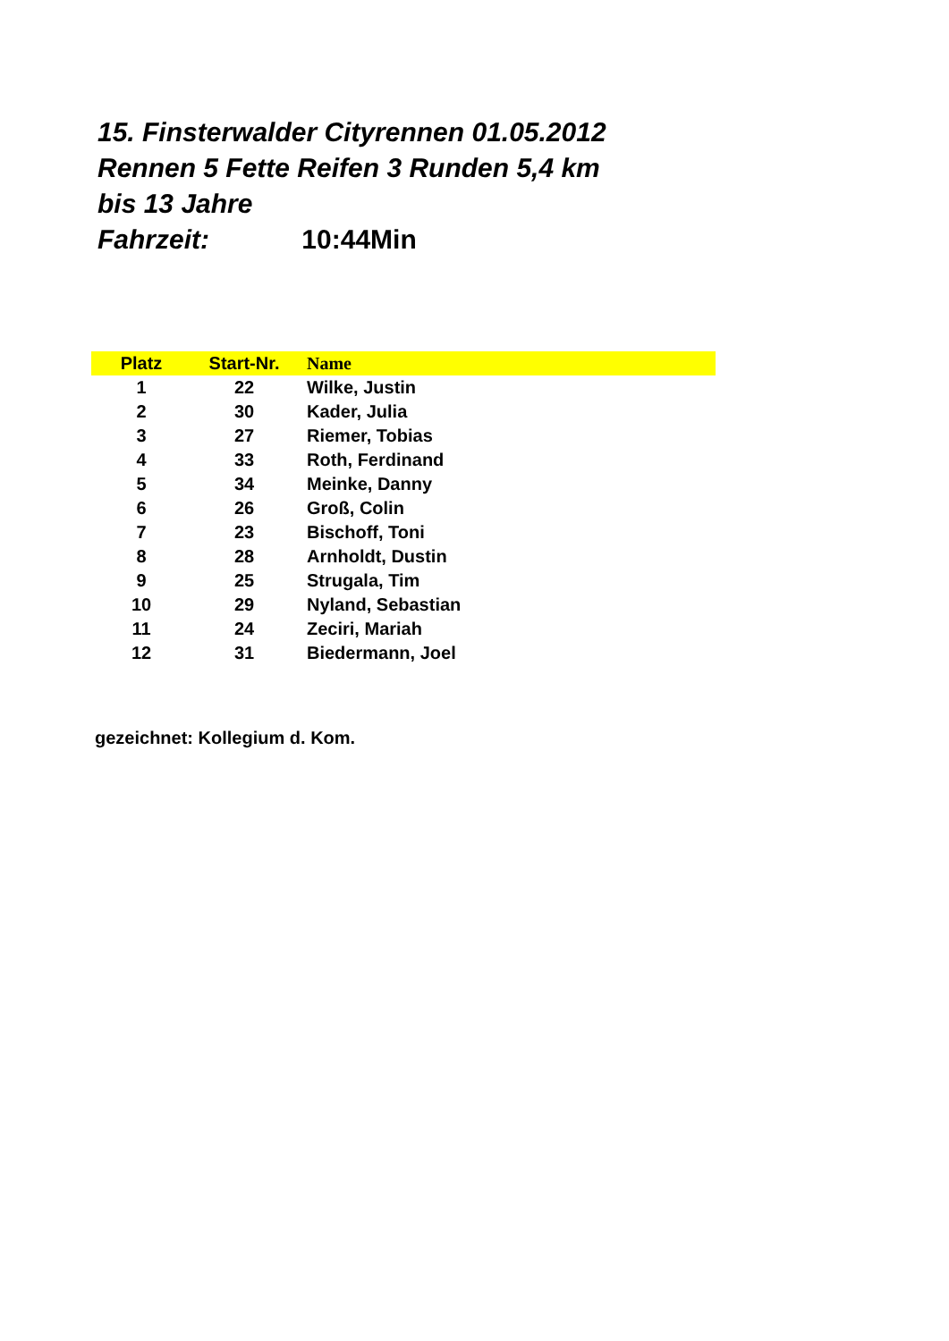15. Finsterwalder Cityrennen 01.05.2012
Rennen 5 Fette Reifen 3 Runden 5,4 km
bis 13 Jahre
Fahrzeit: 10:44Min
| Platz | Start-Nr. | Name |
| --- | --- | --- |
| 1 | 22 | Wilke, Justin |
| 2 | 30 | Kader, Julia |
| 3 | 27 | Riemer, Tobias |
| 4 | 33 | Roth, Ferdinand |
| 5 | 34 | Meinke, Danny |
| 6 | 26 | Groß, Colin |
| 7 | 23 | Bischoff, Toni |
| 8 | 28 | Arnholdt, Dustin |
| 9 | 25 | Strugala, Tim |
| 10 | 29 | Nyland, Sebastian |
| 11 | 24 | Zeciri, Mariah |
| 12 | 31 | Biedermann, Joel |
gezeichnet: Kollegium d. Kom.